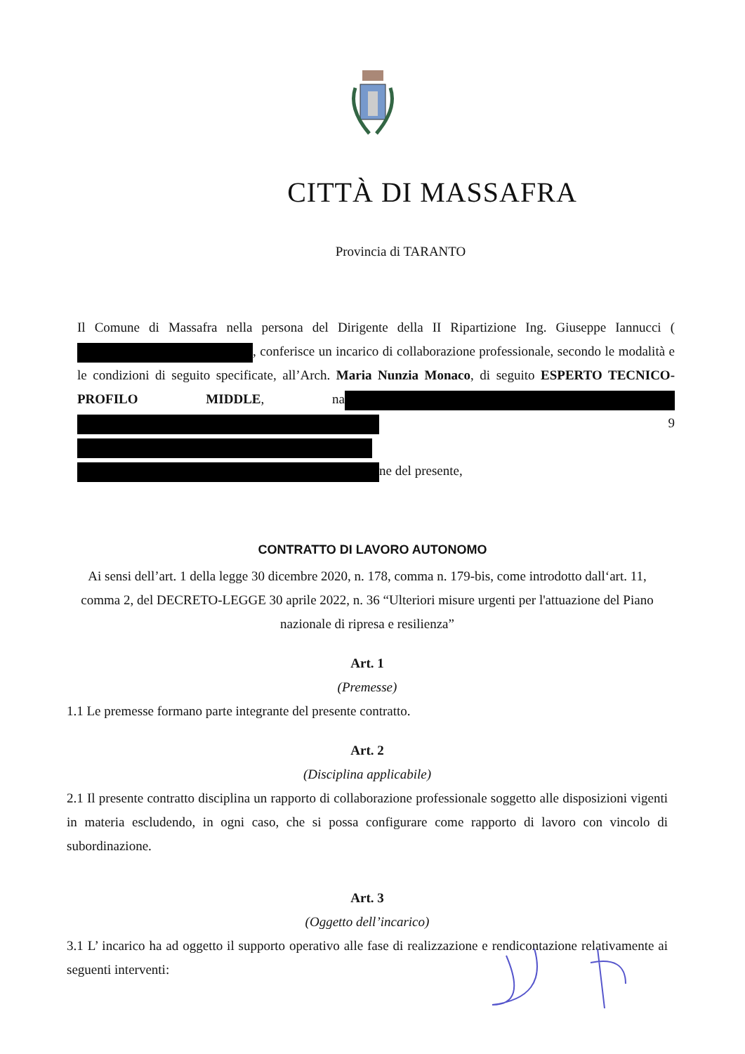CITTÀ DI MASSAFRA
Provincia di TARANTO
Il Comune di Massafra nella persona del Dirigente della II Ripartizione Ing. Giuseppe Iannucci ( , conferisce un incarico di collaborazione professionale, secondo le modalità e le condizioni di seguito specificate, all’Arch. Maria Nunzia Monaco, di seguito ESPERTO TECNICO- PROFILO MIDDLE, na 9 ne del presente,
CONTRATTO DI LAVORO AUTONOMO
Ai sensi dell’art. 1 della legge 30 dicembre 2020, n. 178, comma n. 179-bis, come introdotto dall‘art. 11, comma 2, del DECRETO-LEGGE 30 aprile 2022, n. 36 “Ulteriori misure urgenti per l'attuazione del Piano nazionale di ripresa e resilienza”
Art. 1
(Premesse)
1.1 Le premesse formano parte integrante del presente contratto.
Art. 2
(Disciplina applicabile)
2.1 Il presente contratto disciplina un rapporto di collaborazione professionale soggetto alle disposizioni vigenti in materia escludendo, in ogni caso, che si possa configurare come rapporto di lavoro con vincolo di subordinazione.
Art. 3
(Oggetto dell’incarico)
3.1 L’ incarico ha ad oggetto il supporto operativo alle fase di realizzazione e rendicontazione relativamente ai seguenti interventi: